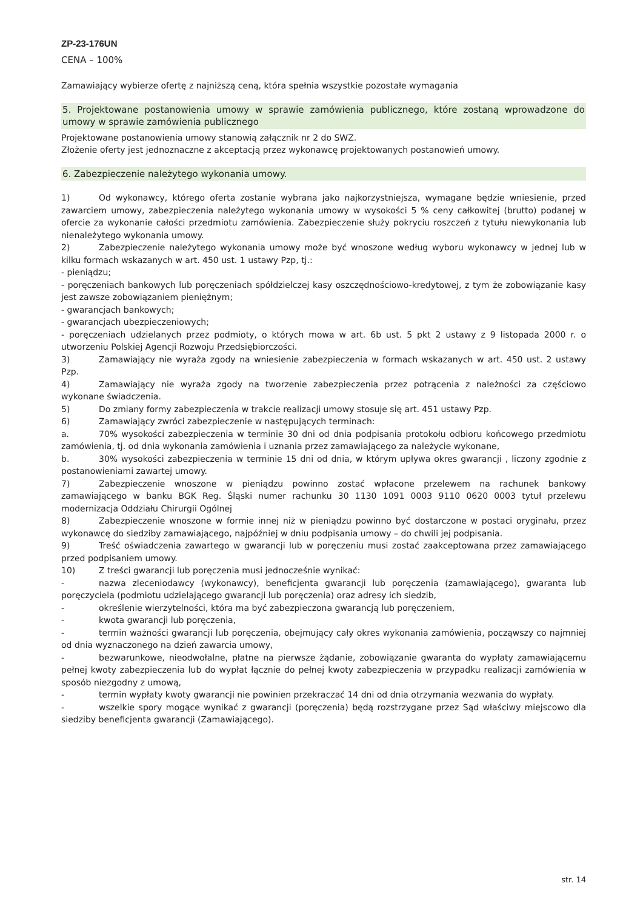ZP-23-176UN
CENA – 100%
Zamawiający wybierze ofertę z najniższą ceną, która spełnia wszystkie pozostałe wymagania
5. Projektowane postanowienia umowy w sprawie zamówienia publicznego, które zostaną wprowadzone do umowy w sprawie zamówienia publicznego
Projektowane postanowienia umowy stanowią załącznik nr 2 do SWZ.
Złożenie oferty jest jednoznaczne z akceptacją przez wykonawcę projektowanych postanowień umowy.
6. Zabezpieczenie należytego wykonania umowy.
1) Od wykonawcy, którego oferta zostanie wybrana jako najkorzystniejsza, wymagane będzie wniesienie, przed zawarciem umowy, zabezpieczenia należytego wykonania umowy w wysokości 5 % ceny całkowitej (brutto) podanej w ofercie za wykonanie całości przedmiotu zamówienia. Zabezpieczenie służy pokryciu roszczeń z tytułu niewykonania lub nienależytego wykonania umowy.
2) Zabezpieczenie należytego wykonania umowy może być wnoszone według wyboru wykonawcy w jednej lub w kilku formach wskazanych w art. 450 ust. 1 ustawy Pzp, tj.:
- pieniądzu;
- poręczeniach bankowych lub poręczeniach spółdzielczej kasy oszczędnościowo-kredytowej, z tym że zobowiązanie kasy jest zawsze zobowiązaniem pieniężnym;
- gwarancjach bankowych;
- gwarancjach ubezpieczeniowych;
- poręczeniach udzielanych przez podmioty, o których mowa w art. 6b ust. 5 pkt 2 ustawy z 9 listopada 2000 r. o utworzeniu Polskiej Agencji Rozwoju Przedsiębiorczości.
3) Zamawiający nie wyraża zgody na wniesienie zabezpieczenia w formach wskazanych w art. 450 ust. 2 ustawy Pzp.
4) Zamawiający nie wyraża zgody na tworzenie zabezpieczenia przez potrącenia z należności za częściowo wykonane świadczenia.
5) Do zmiany formy zabezpieczenia w trakcie realizacji umowy stosuje się art. 451 ustawy Pzp.
6) Zamawiający zwróci zabezpieczenie w następujących terminach:
a. 70% wysokości zabezpieczenia w terminie 30 dni od dnia podpisania protokołu odbioru końcowego przedmiotu zamówienia, tj. od dnia wykonania zamówienia i uznania przez zamawiającego za należycie wykonane,
b. 30% wysokości zabezpieczenia w terminie 15 dni od dnia, w którym upływa okres gwarancji , liczony zgodnie z postanowieniami zawartej umowy.
7) Zabezpieczenie wnoszone w pieniądzu powinno zostać wpłacone przelewem na rachunek bankowy zamawiającego w banku BGK Reg. Śląski numer rachunku 30 1130 1091 0003 9110 0620 0003 tytuł przelewu modernizacja Oddziału Chirurgii Ogólnej
8) Zabezpieczenie wnoszone w formie innej niż w pieniądzu powinno być dostarczone w postaci oryginału, przez wykonawcę do siedziby zamawiającego, najpóźniej w dniu podpisania umowy – do chwili jej podpisania.
9) Treść oświadczenia zawartego w gwarancji lub w poręczeniu musi zostać zaakceptowana przez zamawiającego przed podpisaniem umowy.
10) Z treści gwarancji lub poręczenia musi jednocześnie wynikać:
- nazwa zleceniodawcy (wykonawcy), beneficjenta gwarancji lub poręczenia (zamawiającego), gwaranta lub poręczyciela (podmiotu udzielającego gwarancji lub poręczenia) oraz adresy ich siedzib,
- określenie wierzytelności, która ma być zabezpieczona gwarancją lub poręczeniem,
- kwota gwarancji lub poręczenia,
- termin ważności gwarancji lub poręczenia, obejmujący cały okres wykonania zamówienia, począwszy co najmniej od dnia wyznaczonego na dzień zawarcia umowy,
- bezwarunkowe, nieodwołalne, płatne na pierwsze żądanie, zobowiązanie gwaranta do wypłaty zamawiającemu pełnej kwoty zabezpieczenia lub do wypłat łącznie do pełnej kwoty zabezpieczenia w przypadku realizacji zamówienia w sposób niezgodny z umową,
- termin wypłaty kwoty gwarancji nie powinien przekraczać 14 dni od dnia otrzymania wezwania do wypłaty.
- wszelkie spory mogące wynikać z gwarancji (poręczenia) będą rozstrzygane przez Sąd właściwy miejscowo dla siedziby beneficjenta gwarancji (Zamawiającego).
str. 14